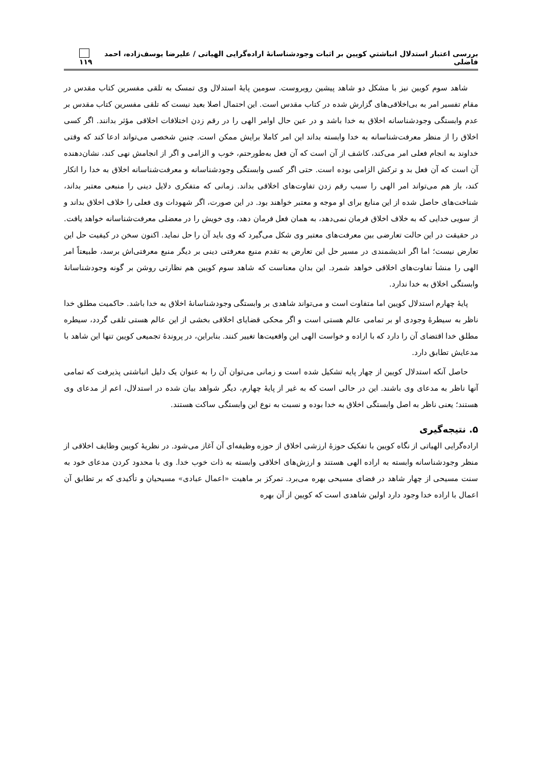بررسی اعتبار استدلال انباشتیِ کویین بر اثبات وجودشناسانهٔ اراده‌گرایی الهیاتی / علیرضا یوسف‌زاده، احمد فاضلی ۱۱۹
شاهد سوم کویین نیز با مشکل دو شاهد پیشین روبروست. سومین پایهٔ استدلال وی تمسک به تلقی مفسرین کتاب مقدس در مقام تفسیر امر به بی‌اخلاقی‌های گزارش شده در کتاب مقدس است. این احتمال اصلا بعید نیست که تلقی مفسرین کتاب مقدس بر عدم وابستگی وجودشناسانه اخلاق به خدا باشد و در عین حال اوامر الهی را در رقم زدن اختلافات اخلاقی مؤثر بدانند. اگر کسی اخلاق را از منظر معرفت‌شناسانه به خدا وابسته بداند این امر کاملا برایش ممکن است. چنین شخصی می‌تواند ادعا کند که وقتی خداوند به انجام فعلی امر می‌کند، کاشف از آن است که آن فعل به‌طورحتم، خوب و الزامی و اگر از انجامش نهی کند، نشان‌دهنده آن است که آن فعل بد و ترکش الزامی بوده است. حتی اگر کسی وابستگی وجودشناسانه و معرفت‌شناسانه اخلاق به خدا را انکار کند، باز هم می‌تواند امر الهی را سبب رقم زدن تفاوت‌های اخلاقی بداند. زمانی که متفکری دلایل دینی را منبعی معتبر بداند، شناخت‌های حاصل شده از این منابع برای او موجه و معتبر خواهند بود. در این صورت، اگر شهودات وی فعلی را خلاف اخلاق بداند و از سویی خدایی که به خلاف اخلاق فرمان نمی‌دهد، به همان فعل فرمان دهد، وی خویش را در معضلی معرفت‌شناسانه خواهد یافت. در حقیقت در این حالت تعارضی بین معرفت‌های معتبر وی شکل می‌گیرد که وی باید آن را حل نماید. اکنون سخن در کیفیت حل این تعارض نیست؛ اما اگر اندیشمندی در مسیر حل این تعارض به تقدم منبع معرفتی دینی بر دیگر منبع معرفتی‌اش برسد، طبیعتاً امر الهی را منشأ تفاوت‌های اخلاقی خواهد شمرد. این بدان معناست که شاهد سوم کویین هم نظارتی روشن بر گونه وجودشناسانهٔ وابستگی اخلاق به خدا ندارد.
پایهٔ چهارم استدلال کویین اما متفاوت است و می‌تواند شاهدی بر وابستگی وجودشناسانهٔ اخلاق به خدا باشد. حاکمیت مطلق خدا ناظر به سیطرهٔ وجودی او بر تمامی عالم هستی است و اگر محکی قضایای اخلاقی بخشی از این عالم هستی تلقی گردد، سیطره مطلق خدا اقتضای آن را دارد که با اراده و خواست الهی این واقعیت‌ها تغییر کنند. بنابراین، در پروندهٔ تجمیعی کویین تنها این شاهد با مدعایش تطابق دارد.
حاصل آنکه استدلال کویین از چهار پایه تشکیل شده است و زمانی می‌توان آن را به عنوان یک دلیل انباشتی پذیرفت که تمامی آنها ناظر به مدعای وی باشند. این در حالی است که به غیر از پایهٔ چهارم، دیگر شواهد بیان شده در استدلال، اعم از مدعای وی هستند؛ یعنی ناظر به اصل وابستگی اخلاق به خدا بوده و نسبت به نوع این وابستگی ساکت هستند.
۵. نتیجه‌گیری
اراده‌گرایی الهیاتی از نگاه کویین با تفکیک حوزهٔ ارزشی اخلاق از حوزه وظیفه‌ای آن آغاز می‌شود. در نظریهٔ کویین وظایف اخلاقی از منظر وجودشناسانه وابسته به اراده الهی هستند و ارزش‌های اخلاقی وابسته به ذات خوب خدا. وی با محدود کردن مدعای خود به سنت مسیحی از چهار شاهد در فضای مسیحی بهره می‌برد. تمرکز بر ماهیت «اعمال عبادی» مسیحیان و تأکیدی که بر تطابق آن اعمال با اراده خدا وجود دارد اولین شاهدی است که کویین از آن بهره